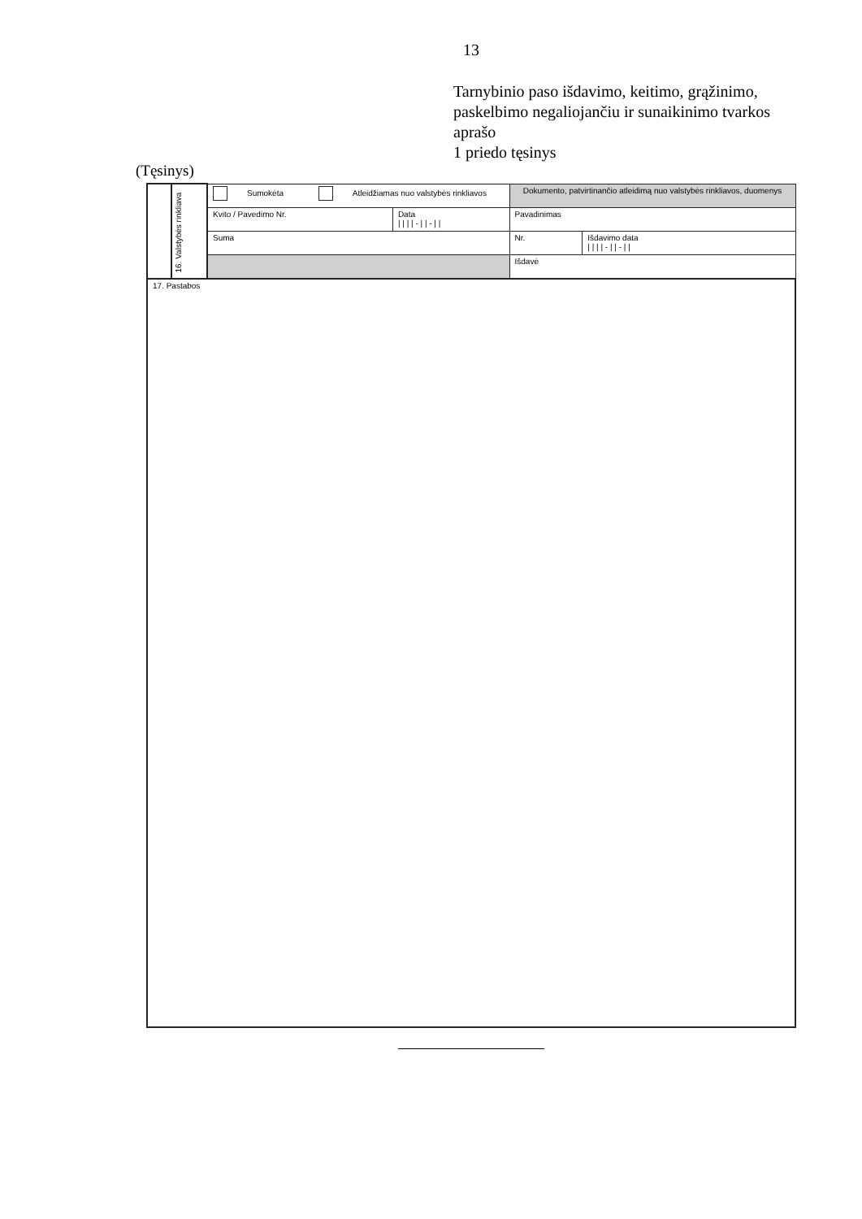13
Tarnybinio paso išdavimo, keitimo, grąžinimo, paskelbimo negaliojančiu ir sunaikinimo tvarkos aprašo
1 priedo tęsinys
(Tęsinys)
| | 16. Valstybės rinkliava | Sumokėta Atleidžiamas nuo valstybės rinkliavos | | Dokumento, patvirtinančio atleidimą nuo valstybės rinkliavos, duomenys | |
| | | Kvito / Pavedimo Nr. | Data / / / / - / / - / / | Pavadinimas | |
| | | Suma | | Nr. | Išdavimo data / / / / - / / - / / |
| | | | | Išdavė | |
| 17. Pastabos | | | | | |